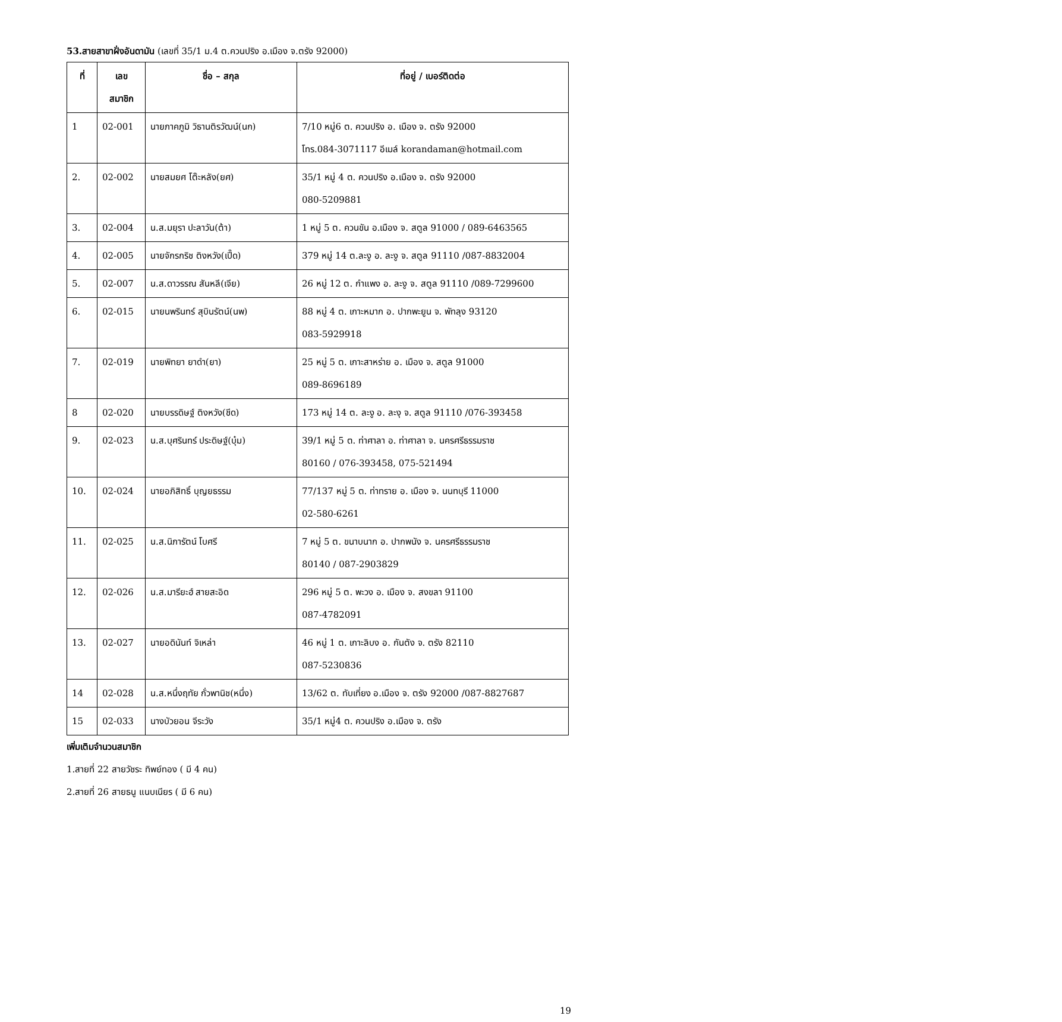53.สายสาขาฝั่งอันดามัน (เลขที่ 35/1 ม.4 ต.ควนปริง อ.เมือง จ.ตรัง 92000)
| ที่ | เลข สมาชิก | ชื่อ – สกุล | ที่อยู่ / เบอร์ติดต่อ |
| --- | --- | --- | --- |
| 1 | 02-001 | นายภาคภูมิ วิธานติรวัฒน์(นก) | 7/10 หมู่6 ต. ควนปริง อ. เมือง จ. ตรัง 92000 โทร.084-3071117 อีเมล์ korandaman@hotmail.com |
| 2. | 02-002 | นายสมยศ โต๊ะหลัง(ยศ) | 35/1 หมู่ 4 ต. ควนปริง อ.เมือง จ. ตรัง 92000 080-5209881 |
| 3. | 02-004 | น.ส.มยุรา ปะลาวัน(ต้า) | 1 หมู่ 5 ต. ควนขัน อ.เมือง จ. สตูล 91000 / 089-6463565 |
| 4. | 02-005 | นายจักรกริช ติงหวัง(เปี๊ด) | 379 หมู่ 14 ต.ละงู อ. ละงู จ. สตูล 91110 /087-8832004 |
| 5. | 02-007 | น.ส.ดาวรรณ สันหลี(เจีย) | 26 หมู่ 12 ต. กำแพง อ. ละงู จ. สตูล 91110 /089-7299600 |
| 6. | 02-015 | นายนพรินทร์ สุบินรัตน์(นพ) | 88 หมู่ 4 ต. เกาะหมาก อ. ปากพะยูน จ. พัทลุง 93120 083-5929918 |
| 7. | 02-019 | นายพิทยา ยาดำ(ยา) | 25 หมู่ 5 ต. เกาะสาหร่าย อ. เมือง จ. สตูล 91000 089-8696189 |
| 8 | 02-020 | นายบรรดิษฐ์ ติงหวัง(ชีด) | 173 หมู่ 14 ต. ละงู อ. ละงุ จ. สตูล 91110 /076-393458 |
| 9. | 02-023 | น.ส.บุศรินทร์ ประดิษฐ์(บุ๋ม) | 39/1 หมู่ 5 ต. ท่าศาลา อ. ท่าศาลา จ. นครศรีธรรมราช 80160 / 076-393458, 075-521494 |
| 10. | 02-024 | นายอภิสิทธิ์ บุญยธรรม | 77/137 หมู่ 5 ต. ท่าทราย อ. เมือง จ. นนทบุรี 11000 02-580-6261 |
| 11. | 02-025 | น.ส.นิภารัตน์ โบศรี | 7 หมู่ 5 ต. ขนาบนาก อ. ปากพนัง จ. นครศรีธรรมราช 80140 / 087-2903829 |
| 12. | 02-026 | น.ส.มารียะฮ์ สายสะอิด | 296 หมู่ 5 ต. พะวง อ. เมือง จ. สงขลา 91100 087-4782091 |
| 13. | 02-027 | นายอดินันท์ จิเหล่า | 46 หมู่ 1 ต. เกาะลิบง อ. กันตัง จ. ตรัง 82110 087-5230836 |
| 14 | 02-028 | น.ส.หนึ่งฤทัย กั่วพานิช(หนึ่ง) | 13/62 ต. ทับเที่ยง อ.เมือง จ. ตรัง 92000 /087-8827687 |
| 15 | 02-033 | นางบัวยอน จีระวัง | 35/1 หมู่4 ต. ควนปริง อ.เมือง จ. ตรัง |
เพิ่มเติมจำนวนสมาชิก
1.สายที่ 22 สายวัชระ ทิพย์ทอง ( มี 4 คน)
2.สายที่ 26 สายธนู แนบเนียร ( มี 6 คน)
19